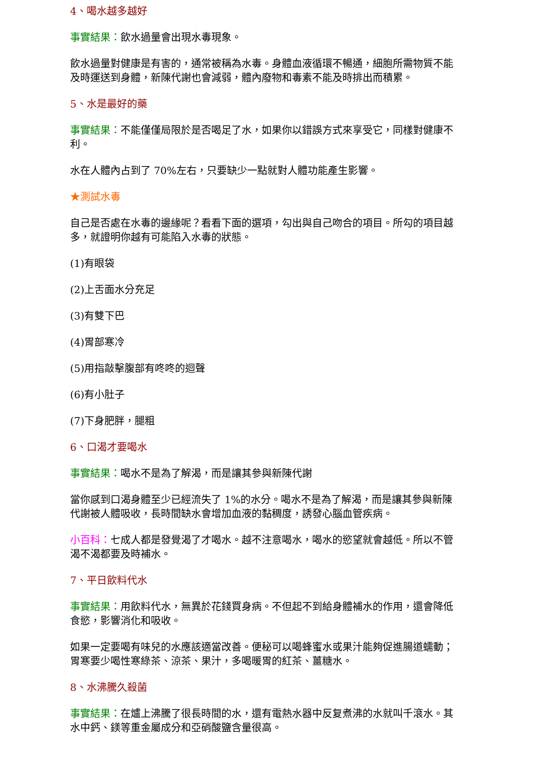4、喝水越多越好
事實結果：飲水過量會出現水毒現象。
飲水過量對健康是有害的，通常被稱為水毒。身體血液循環不暢通，細胞所需物質不能及時運送到身體，新陳代謝也會減弱，體內廢物和毒素不能及時排出而積累。
5、水是最好的藥
事實結果：不能僅僅局限於是否喝足了水，如果你以錯誤方式來享受它，同樣對健康不利。
水在人體內占到了 70%左右，只要缺少一點就對人體功能產生影響。
★測試水毒
自己是否處在水毒的邊緣呢？看看下面的選項，勾出與自己吻合的項目。所勾的項目越多，就證明你越有可能陷入水毒的狀態。
(1)有眼袋
(2)上舌面水分充足
(3)有雙下巴
(4)胃部寒冷
(5)用指敲擊腹部有咚咚的迴聲
(6)有小肚子
(7)下身肥胖，腿粗
6、口渴才要喝水
事實結果：喝水不是為了解渴，而是讓其參與新陳代謝
當你感到口渴身體至少已經流失了 1%的水分。喝水不是為了解渴，而是讓其參與新陳代謝被人體吸收，長時間缺水會增加血液的黏稠度，誘發心腦血管疾病。
小百科：七成人都是發覺渴了才喝水。越不注意喝水，喝水的慾望就會越低。所以不管渴不渴都要及時補水。
7、平日飲料代水
事實結果：用飲料代水，無異於花錢買身病。不但起不到給身體補水的作用，還會降低食慾，影響消化和吸收。
如果一定要喝有味兒的水應該適當改善。便秘可以喝蜂蜜水或果汁能夠促進腸道蠕動；胃寒要少喝性寒綠茶、涼茶、果汁，多喝暖胃的紅茶、薑糖水。
8、水沸騰久殺菌
事實結果：在爐上沸騰了很長時間的水，還有電熱水器中反复煮沸的水就叫千滾水。其水中鈣、鎂等重金屬成分和亞硝酸鹽含量很高。